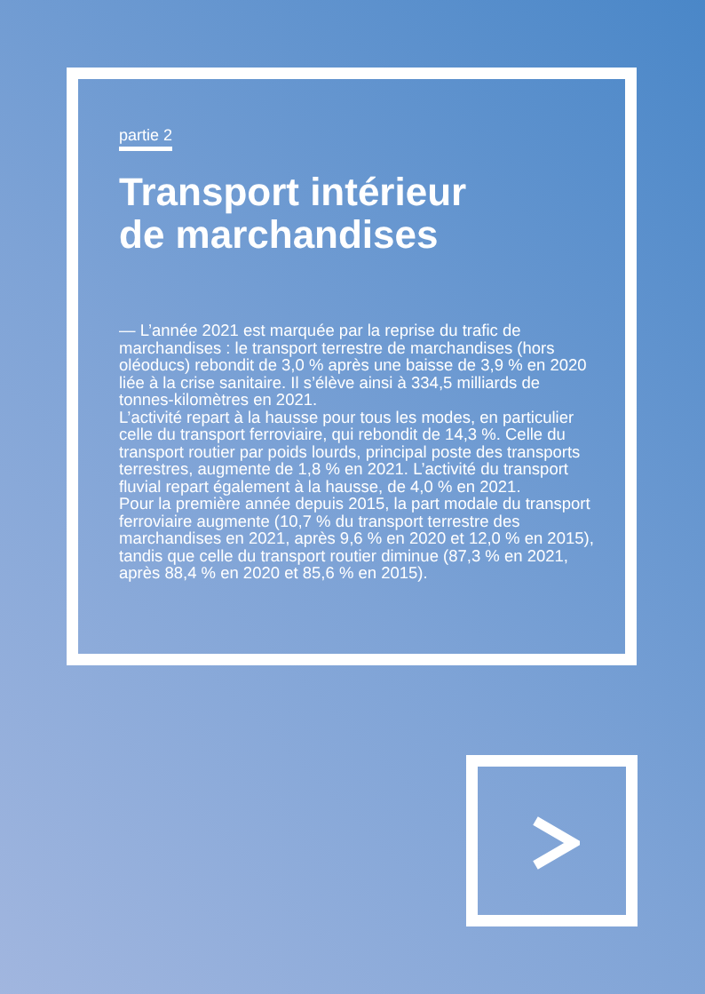partie 2
Transport intérieur
de marchandises
— L’année 2021 est marquée par la reprise du trafic de marchandises : le transport terrestre de marchandises (hors oléoducs) rebondit de 3,0 % après une baisse de 3,9 % en 2020 liée à la crise sanitaire. Il s’élève ainsi à 334,5 milliards de tonnes-kilomètres en 2021.
L’activité repart à la hausse pour tous les modes, en particulier celle du transport ferroviaire, qui rebondit de 14,3 %. Celle du transport routier par poids lourds, principal poste des transports terrestres, augmente de 1,8 % en 2021. L’activité du transport fluvial repart également à la hausse, de 4,0 % en 2021.
Pour la première année depuis 2015, la part modale du transport ferroviaire augmente (10,7 % du transport terrestre des marchandises en 2021, après 9,6 % en 2020 et 12,0 % en 2015), tandis que celle du transport routier diminue (87,3 % en 2021, après 88,4 % en 2020 et 85,6 % en 2015).